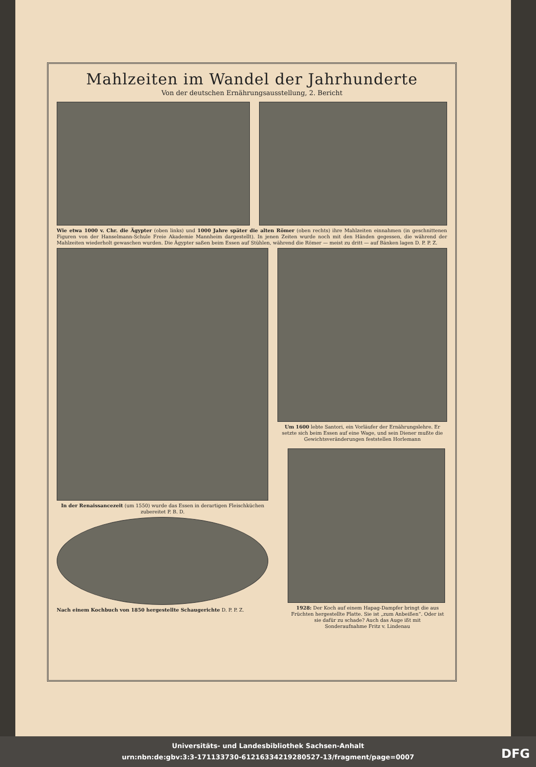Mahlzeiten im Wandel der Jahrhunderte
Von der deutschen Ernährungsausstellung, 2. Bericht
Wie etwa 1000 v. Chr. die Ägypter (oben links) und 1000 Jahre später die alten Römer (oben rechts) ihre Mahlzeiten einnahmen (in geschnittenen Figuren von der Hanselmann-Schule Freie Akademie Mannheim dargestellt). In jenen Zeiten wurde noch mit den Händen gegessen, die während der Mahlzeiten wiederholt gewaschen wurden. Die Ägypter saßen beim Essen auf Stühlen, während die Römer — meist zu dritt — auf Bänken lagen D. P. P. Z.
In der Renaissancezeit (um 1550) wurde das Essen in derartigen Fleischküchen zubereitet P. B. D.
Nach einem Kochbuch von 1850 hergestellte Schaugerichte D. P. P. Z.
Um 1600 lebte Santori, ein Vorläufer der Ernährungslehre. Er setzte sich beim Essen auf eine Wage, und sein Diener mußte die Gewichtsveränderungen feststellen Horlemann
1928: Der Koch auf einem Hapag-Dampfer bringt die aus Früchten hergestellte Platte. Sie ist „zum Anbeißen“. Oder ist sie dafür zu schade? Auch das Auge ißt mit
Sonderaufnahme Fritz v. Lindenau
Universitäts- und Landesbibliothek Sachsen-Anhalt
urn:nbn:de:gbv:3:3-171133730-61216334219280527-13/fragment/page=0007
DFG